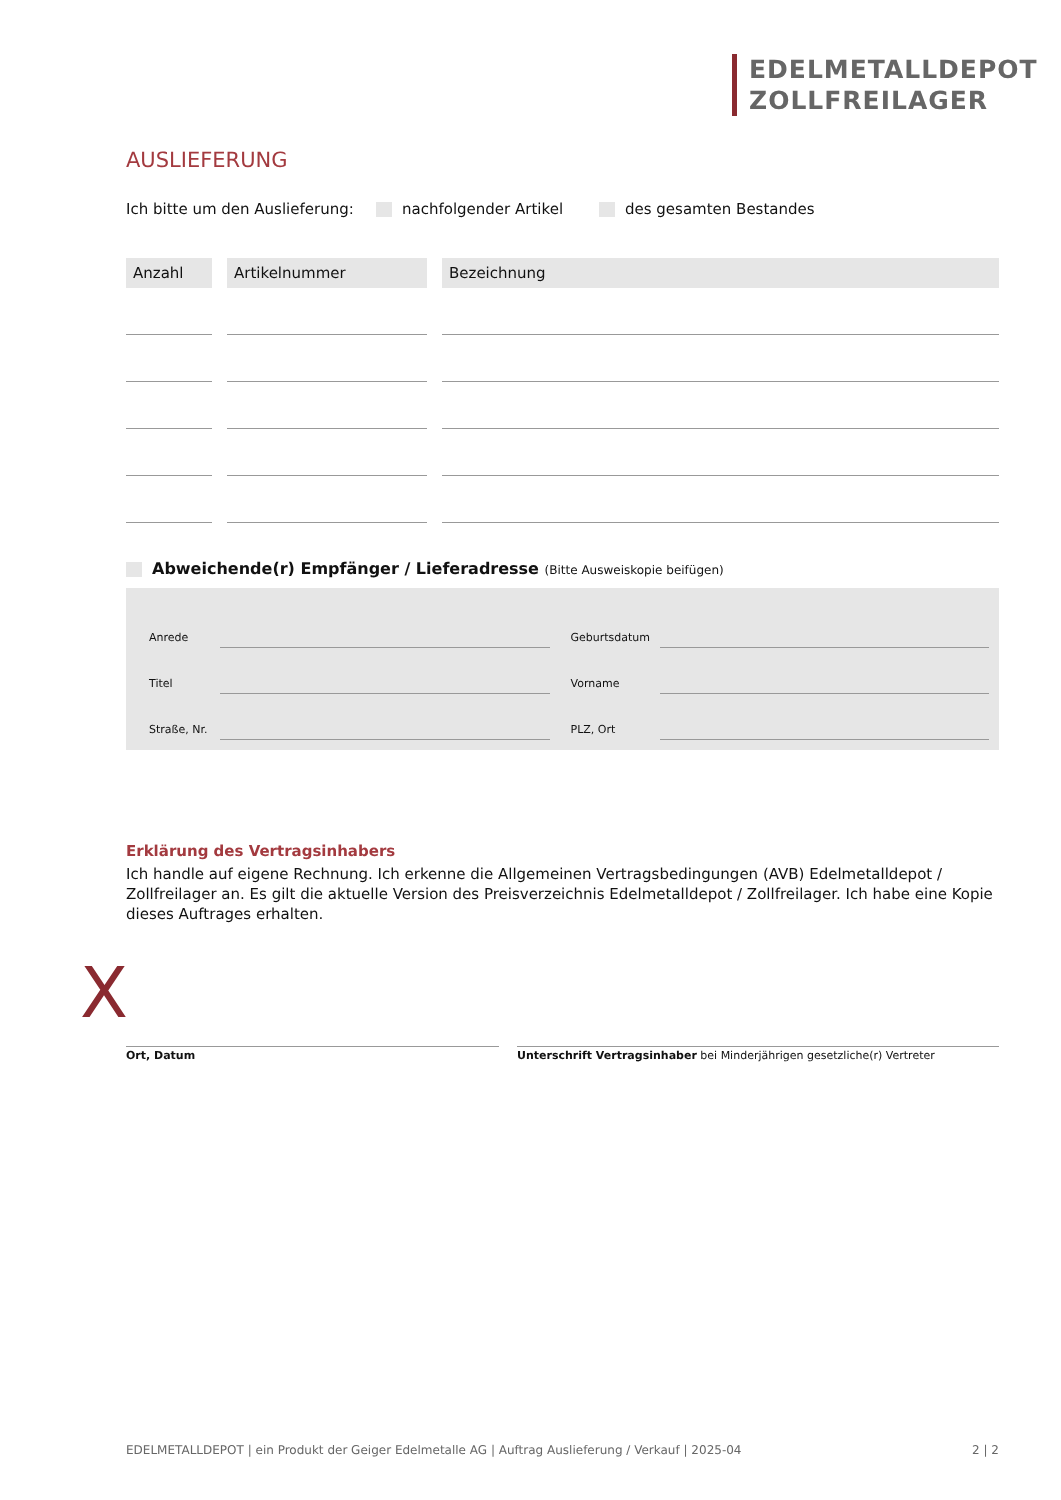EDELMETALLDEPOT
ZOLLFREILAGER
AUSLIEFERUNG
Ich bitte um den Auslieferung: nachfolgender Artikel des gesamten Bestandes
| Anzahl | Artikelnummer | Bezeichnung |
| --- | --- | --- |
Abweichende(r) Empfänger / Lieferadresse (Bitte Ausweiskopie beifügen)
| Anrede | | | Geburtsdatum | |
| Titel | | | Vorname | |
| Straße, Nr. | | | PLZ, Ort | |
Erklärung des Vertragsinhabers
Ich handle auf eigene Rechnung. Ich erkenne die Allgemeinen Vertragsbedingungen (AVB) Edelmetalldepot / Zollfreilager an. Es gilt die aktuelle Version des Preisverzeichnis Edelmetalldepot / Zollfreilager. Ich habe eine Kopie dieses Auftrages erhalten.
Ort, Datum Unterschrift Vertragsinhaber bei Minderjährigen gesetzliche(r) Vertreter
X
EDELMETALLDEPOT | ein Produkt der Geiger Edelmetalle AG | Auftrag Auslieferung / Verkauf | 2025-04 2 | 2